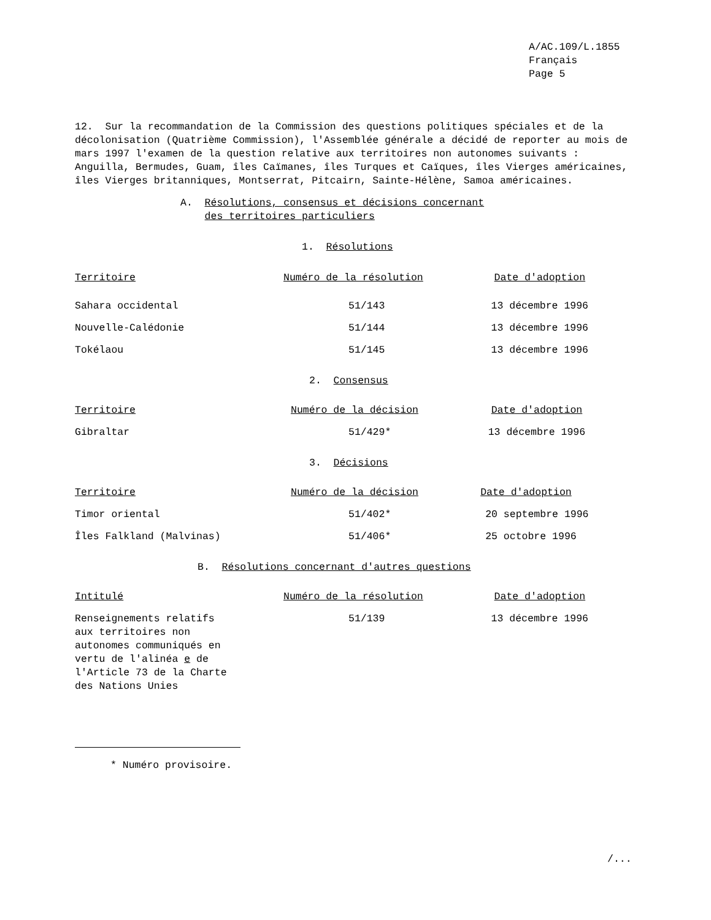A/AC.109/L.1855
Français
Page 5
12. Sur la recommandation de la Commission des questions politiques spéciales et de la décolonisation (Quatrième Commission), l'Assemblée générale a décidé de reporter au mois de mars 1997 l'examen de la question relative aux territoires non autonomes suivants : Anguilla, Bermudes, Guam, îles Caïmanes, îles Turques et Caïques, îles Vierges américaines, îles Vierges britanniques, Montserrat, Pitcairn, Sainte-Hélène, Samoa américaines.
A. Résolutions, consensus et décisions concernant
des territoires particuliers
1. Résolutions
| Territoire | Numéro de la résolution | Date d'adoption |
| Sahara occidental | 51/143 | 13 décembre 1996 |
| Nouvelle-Calédonie | 51/144 | 13 décembre 1996 |
| Tokélaou | 51/145 | 13 décembre 1996 |
2. Consensus
| Territoire | Numéro de la décision | Date d'adoption |
| Gibraltar | 51/429* | 13 décembre 1996 |
3. Décisions
| Territoire | Numéro de la décision | Date d'adoption |
| Timor oriental | 51/402* | 20 septembre 1996 |
| Îles Falkland (Malvinas) | 51/406* | 25 octobre 1996 |
B. Résolutions concernant d'autres questions
| Intitulé | Numéro de la résolution | Date d'adoption |
| Renseignements relatifs aux territoires non autonomes communiqués en vertu de l'alinéa e de l'Article 73 de la Charte des Nations Unies | 51/139 | 13 décembre 1996 |
* Numéro provisoire.
/...